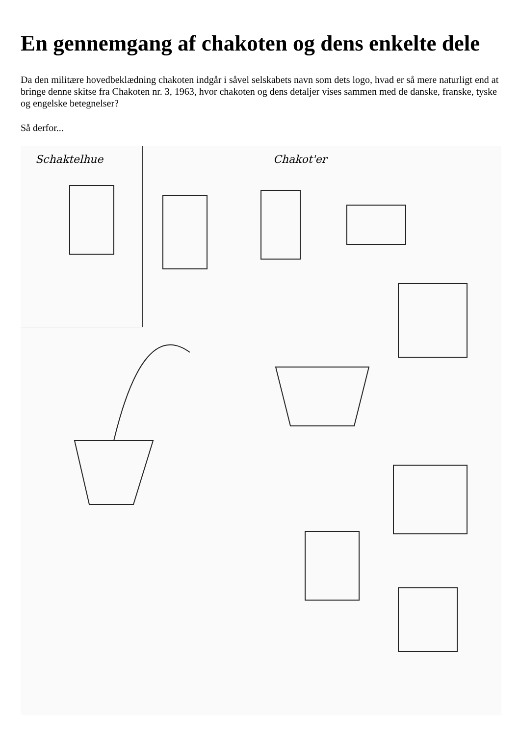En gennemgang af chakoten og dens enkelte dele
Da den militære hovedbeklædning chakoten indgår i såvel selskabets navn som dets logo, hvad er så mere naturligt end at bringe denne skitse fra Chakoten nr. 3, 1963, hvor chakoten og dens detaljer vises sammen med de danske, franske, tyske og engelske betegnelser?
Så derfor...
Schaktelhue
Chakot'er